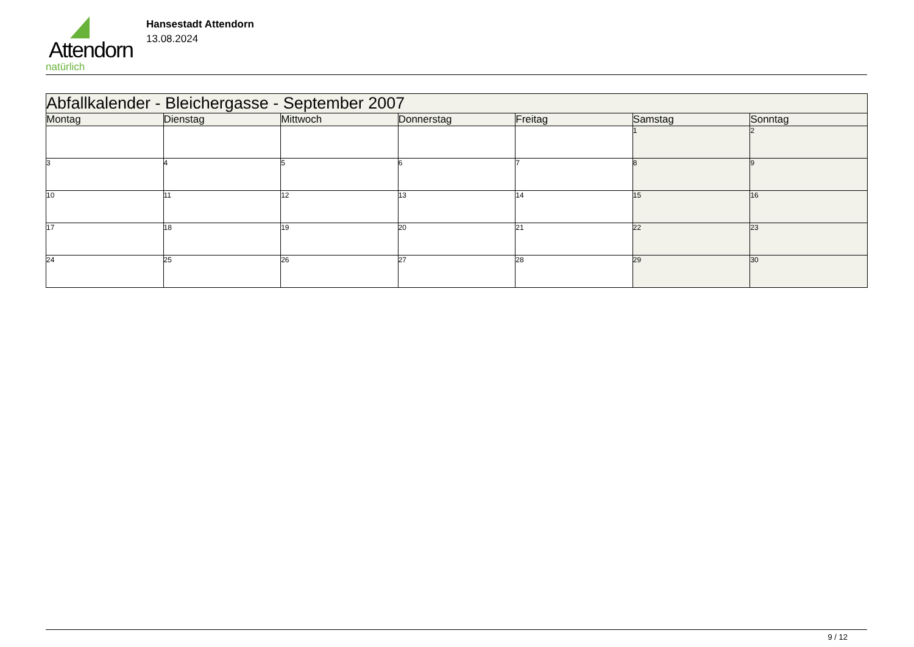Attendorn
natürlich
Hansestadt Attendorn
13.08.2024
| Abfallkalender - Bleichergasse - September 2007 | | | | | | |
| --- | --- | --- | --- | --- | --- | --- |
| Montag | Dienstag | Mittwoch | Donnerstag | Freitag | Samstag | Sonntag |
| | | | | | 1 | 2 |
| 3 | 4 | 5 | 6 | 7 | 8 | 9 |
| 10 | 11 | 12 | 13 | 14 | 15 | 16 |
| 17 | 18 | 19 | 20 | 21 | 22 | 23 |
| 24 | 25 | 26 | 27 | 28 | 29 | 30 |
9 / 12